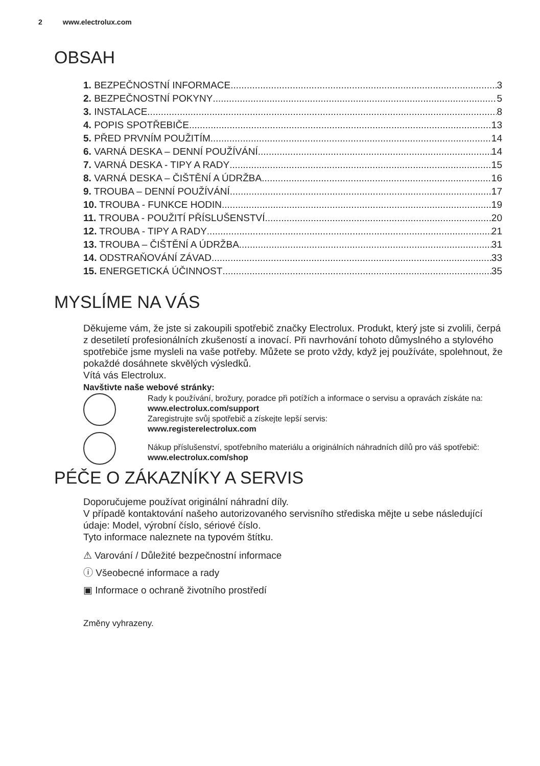2 www.electrolux.com
OBSAH
1. BEZPEČNOSTNÍ INFORMACE 3
2. BEZPEČNOSTNÍ POKYNY 5
3. INSTALACE 8
4. POPIS SPOTŘEBIČE 13
5. PŘED PRVNÍM POUŽITÍM 14
6. VARNÁ DESKA – DENNÍ POUŽÍVÁNÍ 14
7. VARNÁ DESKA - TIPY A RADY 15
8. VARNÁ DESKA – ČIŠTĚNÍ A ÚDRŽBA 16
9. TROUBA – DENNÍ POUŽÍVÁNÍ 17
10. TROUBA - FUNKCE HODIN 19
11. TROUBA - POUŽITÍ PŘÍSLUŠENSTVÍ 20
12. TROUBA - TIPY A RADY 21
13. TROUBA – ČIŠTĚNÍ A ÚDRŽBA 31
14. ODSTRAŇOVÁNÍ ZÁVAD 33
15. ENERGETICKÁ ÚČINNOST 35
MYSLÍME NA VÁS
Děkujeme vám, že jste si zakoupili spotřebič značky Electrolux. Produkt, který jste si zvolili, čerpá z desetiletí profesionálních zkušeností a inovací. Při navrhování tohoto důmyslného a stylového spotřebiče jsme mysleli na vaše potřeby. Můžete se proto vždy, když jej používáte, spolehnout, že pokaždé dosáhnete skvělých výsledků.
Vítá vás Electrolux.
Navštivte naše webové stránky:
Rady k používání, brožury, poradce při potížích a informace o servisu a opravách získáte na:
www.electrolux.com/support
Zaregistrujte svůj spotřebič a získejte lepší servis:
www.registerelectrolux.com
Nákup příslušenství, spotřebního materiálu a originálních náhradních dílů pro váš spotřebič:
www.electrolux.com/shop
PÉČE O ZÁKAZNÍKY A SERVIS
Doporučujeme používat originální náhradní díly.
V případě kontaktování našeho autorizovaného servisního střediska mějte u sebe následující údaje: Model, výrobní číslo, sériové číslo.
Tyto informace naleznete na typovém štítku.
⚠ Varování / Důležité bezpečnostní informace
ⓘ Všeobecné informace a rady
▣ Informace o ochraně životního prostředí
Změny vyhrazeny.